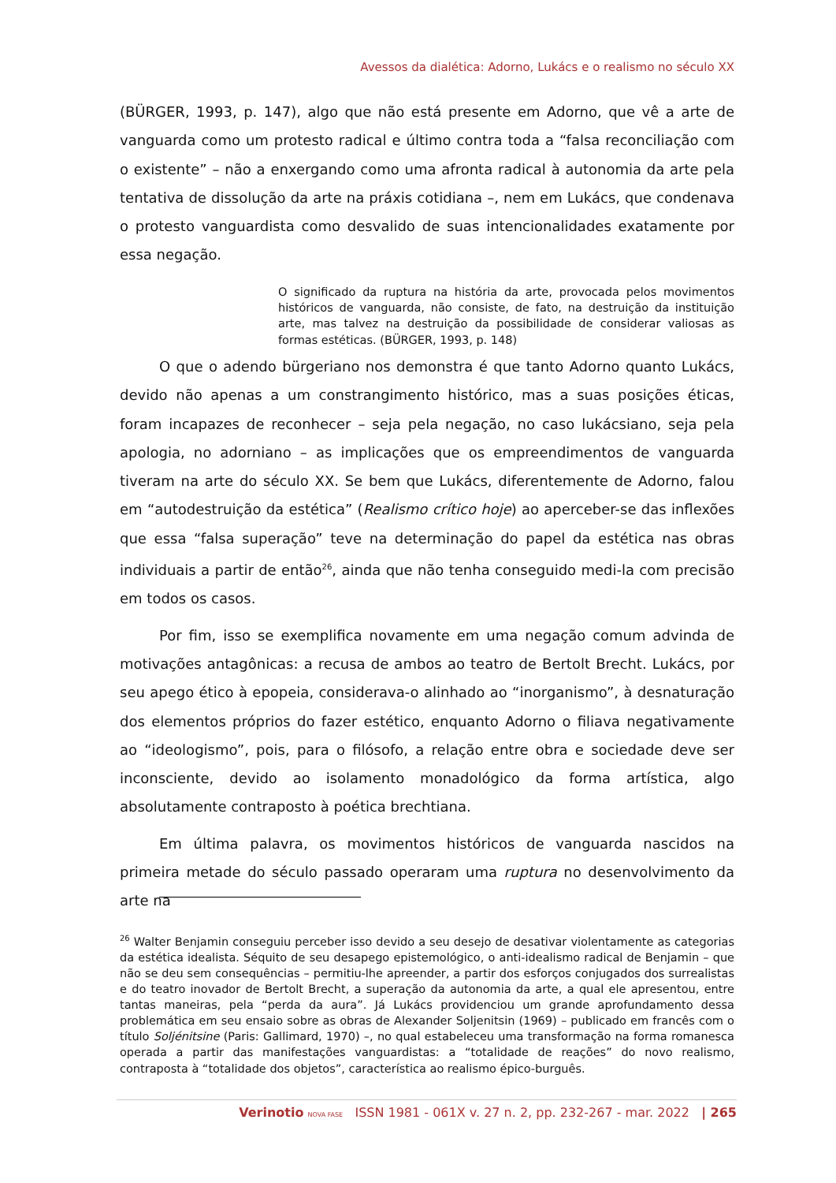Avessos da dialética: Adorno, Lukács e o realismo no século XX
(BÜRGER, 1993, p. 147), algo que não está presente em Adorno, que vê a arte de vanguarda como um protesto radical e último contra toda a “falsa reconciliação com o existente” – não a enxergando como uma afronta radical à autonomia da arte pela tentativa de dissolução da arte na práxis cotidiana –, nem em Lukács, que condenava o protesto vanguardista como desvalido de suas intencionalidades exatamente por essa negação.
O significado da ruptura na história da arte, provocada pelos movimentos históricos de vanguarda, não consiste, de fato, na destruição da instituição arte, mas talvez na destruição da possibilidade de considerar valiosas as formas estéticas. (BÜRGER, 1993, p. 148)
O que o adendo bürgeriano nos demonstra é que tanto Adorno quanto Lukács, devido não apenas a um constrangimento histórico, mas a suas posições éticas, foram incapazes de reconhecer – seja pela negação, no caso lukácsiano, seja pela apologia, no adorniano – as implicações que os empreendimentos de vanguarda tiveram na arte do século XX. Se bem que Lukács, diferentemente de Adorno, falou em “autodestruição da estética” (Realismo crítico hoje) ao aperceber-se das inflexões que essa “falsa superação” teve na determinação do papel da estética nas obras individuais a partir de então<sup>26</sup>, ainda que não tenha conseguido medi-la com precisão em todos os casos.
Por fim, isso se exemplifica novamente em uma negação comum advinda de motivações antagônicas: a recusa de ambos ao teatro de Bertolt Brecht. Lukács, por seu apego ético à epopeia, considerava-o alinhado ao “inorganismo”, à desnaturação dos elementos próprios do fazer estético, enquanto Adorno o filiava negativamente ao “ideologismo”, pois, para o filósofo, a relação entre obra e sociedade deve ser inconsciente, devido ao isolamento monadológico da forma artística, algo absolutamente contraposto à poética brechtiana.
Em última palavra, os movimentos históricos de vanguarda nascidos na primeira metade do século passado operaram uma ruptura no desenvolvimento da arte na
<sup>26</sup> Walter Benjamin conseguiu perceber isso devido a seu desejo de desativar violentamente as categorias da estética idealista. Séquito de seu desapego epistemológico, o anti-idealismo radical de Benjamin – que não se deu sem consequências – permitiu-lhe apreender, a partir dos esforços conjugados dos surrealistas e do teatro inovador de Bertolt Brecht, a superação da autonomia da arte, a qual ele apresentou, entre tantas maneiras, pela “perda da aura”. Já Lukács providenciou um grande aprofundamento dessa problemática em seu ensaio sobre as obras de Alexander Soljenitsin (1969) – publicado em francês com o título Soljénitsine (Paris: Gallimard, 1970) –, no qual estabeleceu uma transformação na forma romanesca operada a partir das manifestações vanguardistas: a “totalidade de reações” do novo realismo, contraposta à “totalidade dos objetos”, característica ao realismo épico-burguês.
Verinotio NOVA FASE ISSN 1981 - 061X v. 27 n. 2, pp. 232-267 - mar. 2022 | 265